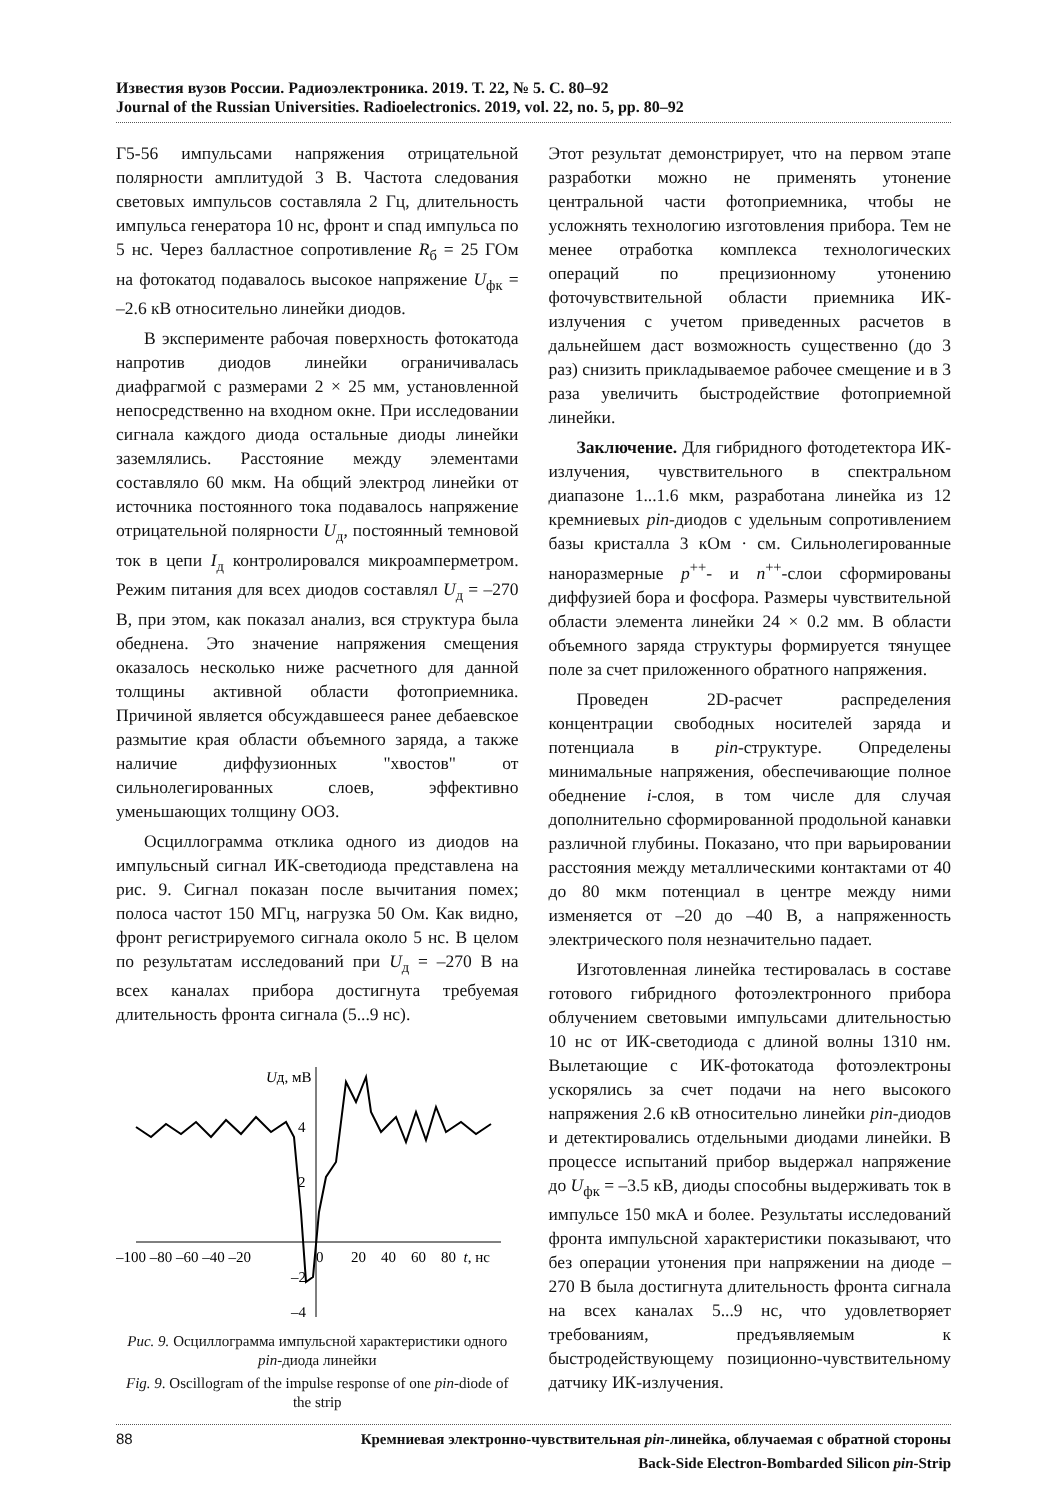Известия вузов России. Радиоэлектроника. 2019. Т. 22, № 5. С. 80–92
Journal of the Russian Universities. Radioelectronics. 2019, vol. 22, no. 5, pp. 80–92
Г5-56 импульсами напряжения отрицательной полярности амплитудой 3 В. Частота следования световых импульсов составляла 2 Гц, длительность импульса генератора 10 нс, фронт и спад импульса по 5 нс. Через балластное сопротивление R<sub>б</sub> = 25 ГОм на фотокатод подавалось высокое напряжение U<sub>фк</sub> = –2.6 кВ относительно линейки диодов.
В эксперименте рабочая поверхность фотокатода напротив диодов линейки ограничивалась диафрагмой с размерами 2 × 25 мм, установленной непосредственно на входном окне. При исследовании сигнала каждого диода остальные диоды линейки заземлялись. Расстояние между элементами составляло 60 мкм. На общий электрод линейки от источника постоянного тока подавалось напряжение отрицательной полярности U<sub>д</sub>, постоянный темновой ток в цепи I<sub>д</sub> контролировался микроамперметром. Режим питания для всех диодов составлял U<sub>д</sub> = –270 В, при этом, как показал анализ, вся структура была обеднена. Это значение напряжения смещения оказалось несколько ниже расчетного для данной толщины активной области фотоприемника. Причиной является обсуждавшееся ранее дебаевское размытие края области объемного заряда, а также наличие диффузионных "хвостов" от сильнолегированных слоев, эффективно уменьшающих толщину ООЗ.
Осциллограмма отклика одного из диодов на импульсный сигнал ИК-светодиода представлена на рис. 9. Сигнал показан после вычитания помех; полоса частот 150 МГц, нагрузка 50 Ом. Как видно, фронт регистрируемого сигнала около 5 нс. В целом по результатам исследований при U<sub>д</sub> = –270 В на всех каналах прибора достигнута требуемая длительность фронта сигнала (5...9 нс).
Uд, мВ
4
2
–2
–4
–100 –80 –60 –40 –20
0
20 40 60 80 t, нс
Рис. 9. Осциллограмма импульсной характеристики одного pin-диода линейки
Fig. 9. Oscillogram of the impulse response of one pin-diode of the strip
Этот результат демонстрирует, что на первом этапе разработки можно не применять утонение центральной части фотоприемника, чтобы не усложнять технологию изготовления прибора. Тем не менее отработка комплекса технологических операций по прецизионному утонению фоточувствительной области приемника ИК-излучения с учетом приведенных расчетов в дальнейшем даст возможность существенно (до 3 раз) снизить прикладываемое рабочее смещение и в 3 раза увеличить быстродействие фотоприемной линейки.
Заключение. Для гибридного фотодетектора ИК-излучения, чувствительного в спектральном диапазоне 1...1.6 мкм, разработана линейка из 12 кремниевых pin-диодов с удельным сопротивлением базы кристалла 3 кОм · см. Сильнолегированные наноразмерные p<sup>++</sup>- и n<sup>++</sup>-слои сформированы диффузией бора и фосфора. Размеры чувствительной области элемента линейки 24 × 0.2 мм. В области объемного заряда структуры формируется тянущее поле за счет приложенного обратного напряжения.
Проведен 2D-расчет распределения концентрации свободных носителей заряда и потенциала в pin-структуре. Определены минимальные напряжения, обеспечивающие полное обеднение i-слоя, в том числе для случая дополнительно сформированной продольной канавки различной глубины. Показано, что при варьировании расстояния между металлическими контактами от 40 до 80 мкм потенциал в центре между ними изменяется от –20 до –40 В, а напряженность электрического поля незначительно падает.
Изготовленная линейка тестировалась в составе готового гибридного фотоэлектронного прибора облучением световыми импульсами длительностью 10 нс от ИК-светодиода с длиной волны 1310 нм. Вылетающие с ИК-фотокатода фотоэлектроны ускорялись за счет подачи на него высокого напряжения 2.6 кВ относительно линейки pin-диодов и детектировались отдельными диодами линейки. В процессе испытаний прибор выдержал напряжение до U<sub>фк</sub> = –3.5 кВ, диоды способны выдерживать ток в импульсе 150 мкА и более. Результаты исследований фронта импульсной характеристики показывают, что без операции утонения при напряжении на диоде –270 В была достигнута длительность фронта сигнала на всех каналах 5...9 нс, что удовлетворяет требованиям, предъявляемым к быстродействующему позиционно-чувствительному датчику ИК-излучения.
88 Кремниевая электронно-чувствительная pin-линейка, облучаемая с обратной стороны
Back-Side Electron-Bombarded Silicon pin-Strip